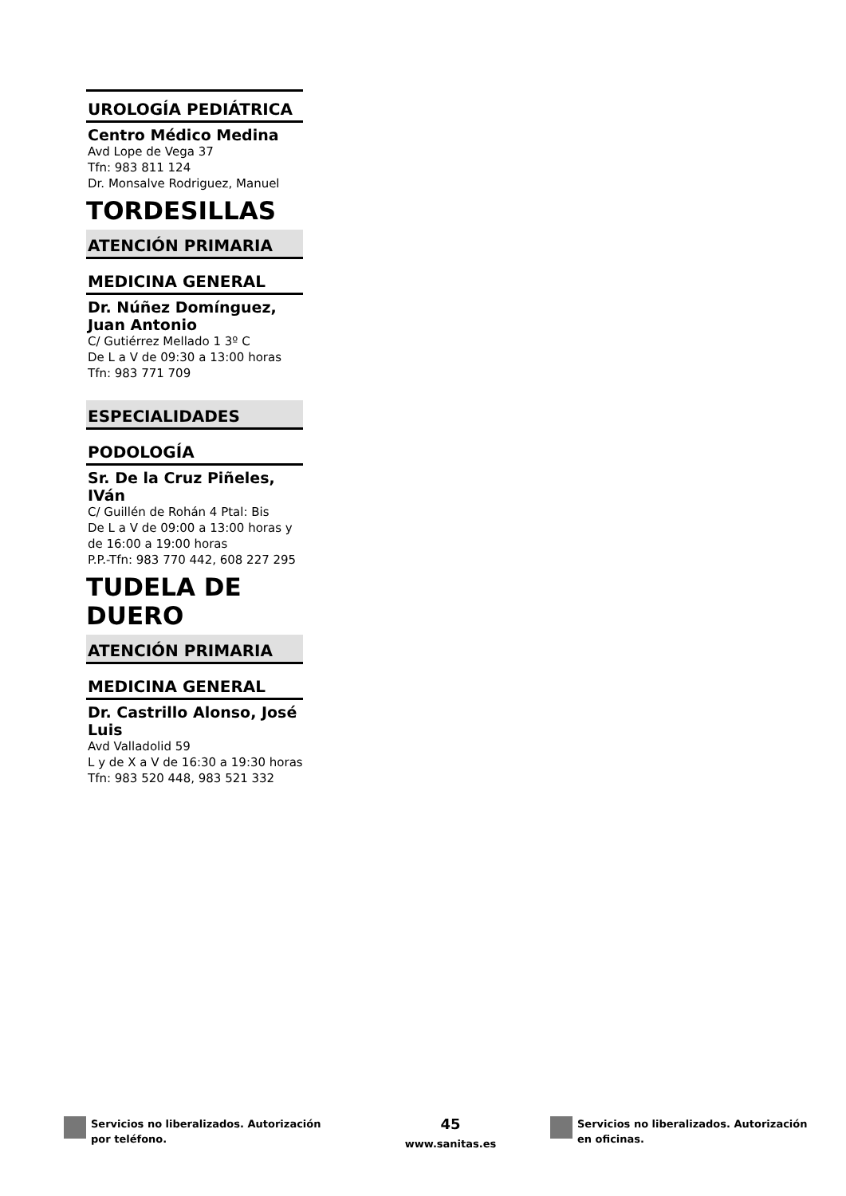UROLOGÍA PEDIÁTRICA
Centro Médico Medina
Avd Lope de Vega 37
Tfn: 983 811 124
Dr. Monsalve Rodriguez, Manuel
TORDESILLAS
ATENCIÓN PRIMARIA
MEDICINA GENERAL
Dr. Núñez Domínguez, Juan Antonio
C/ Gutiérrez Mellado 1 3º C
De L a V de 09:30 a 13:00 horas
Tfn: 983 771 709
ESPECIALIDADES
PODOLOGÍA
Sr. De la Cruz Piñeles, IVán
C/ Guillén de Rohán 4 Ptal: Bis
De L a V de 09:00 a 13:00 horas y de 16:00 a 19:00 horas
P.P.-Tfn: 983 770 442, 608 227 295
TUDELA DE DUERO
ATENCIÓN PRIMARIA
MEDICINA GENERAL
Dr. Castrillo Alonso, José Luis
Avd Valladolid 59
L y de X a V de 16:30 a 19:30 horas
Tfn: 983 520 448, 983 521 332
Servicios no liberalizados. Autorización
por teléfono.
45
www.sanitas.es
Servicios no liberalizados. Autorización
en oficinas.